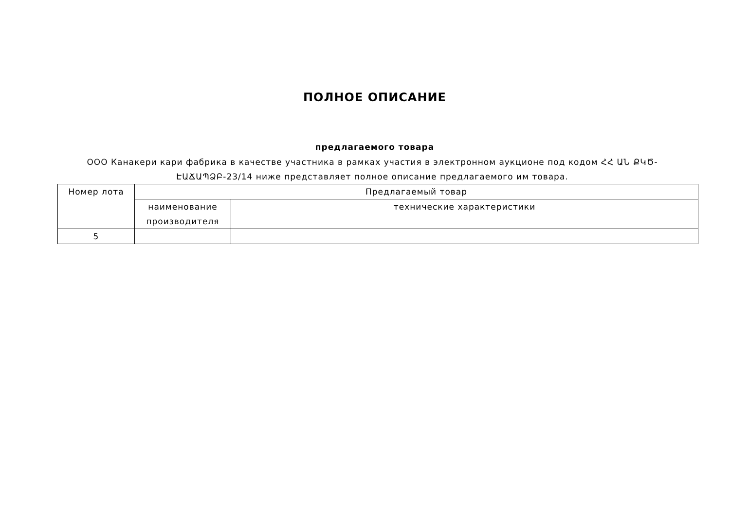ПОЛНОЕ ОПИСАНИЕ
предлагаемого товара
ООО Канакери кари фабрика в качестве участника в рамках участия в электронном аукционе под кодом ՀՀ ԱՆ ՔԿԾ-ԷԱՃԱՊՁԲ-23/14 ниже представляет полное описание предлагаемого им товара.
| Номер лота | Предлагаемый товар | |
| | наименование производителя | технические характеристики |
| 5 | | |